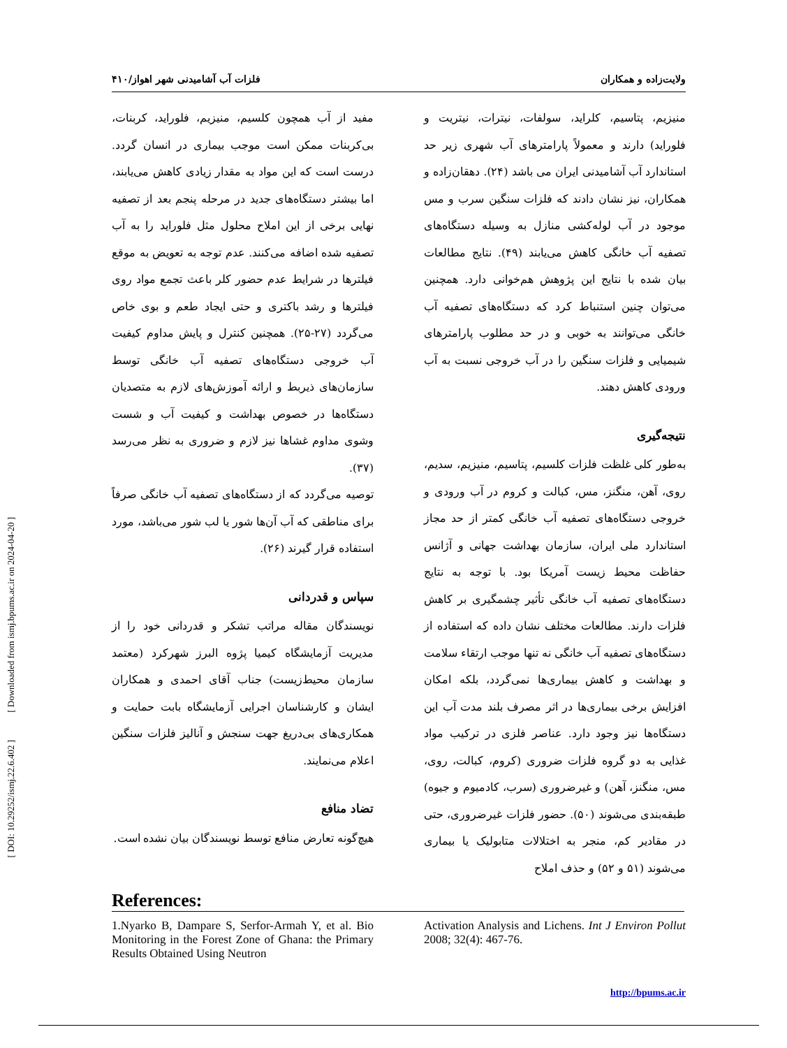[ DOI: 10.29252/ismj.22.6.402 ] [ Downloaded from ismj.bpums.ac.ir on 2024-04-20 ]
ولایت‌زاده و همکاران فلزات آب آشامیدنی شهر اهواز/۴۱۰
منیزیم، پتاسیم، کلراید، سولفات، نیترات، نیتریت و فلوراید) دارند و معمولاً پارامترهای آب شهری زیر حد استاندارد آب آشامیدنی ایران می باشد (۲۴). دهقان‌زاده و همکاران، نیز نشان دادند که فلزات سنگین سرب و مس موجود در آب لوله‌کشی منازل به وسیله دستگاه‌های تصفیه آب خانگی کاهش می‌یابند (۴۹). نتایج مطالعات بیان شده با نتایج این پژوهش هم‌خوانی دارد. همچنین می‌توان چنین استنباط کرد که دستگاه‌های تصفیه آب خانگی می‌توانند به خوبی و در حد مطلوب پارامترهای شیمیایی و فلزات سنگین را در آب خروجی نسبت به آب ورودی کاهش دهند.
نتیجه‌گیری
به‌طور کلی غلظت فلزات کلسیم، پتاسیم، منیزیم، سدیم، روی، آهن، منگنز، مس، کبالت و کروم در آب ورودی و خروجی دستگاه‌های تصفیه آب خانگی کمتر از حد مجاز استاندارد ملی ایران، سازمان بهداشت جهانی و آژانس حفاظت محیط زیست آمریکا بود. با توجه به نتایج دستگاه‌های تصفیه آب خانگی تأثیر چشمگیری بر کاهش فلزات دارند. مطالعات مختلف نشان داده که استفاده از دستگاه‌های تصفیه آب خانگی نه تنها موجب ارتقاء سلامت و بهداشت و کاهش بیماری‌ها نمی‌گردد، بلکه امکان افزایش برخی بیماری‌ها در اثر مصرف بلند مدت آب این دستگاه‌ها نیز وجود دارد. عناصر فلزی در ترکیب مواد غذایی به دو گروه فلزات ضروری (کروم، کبالت، روی، مس، منگنز، آهن) و غیرضروری (سرب، کادمیوم و جیوه) طبقه‌بندی می‌شوند (۵۰). حضور فلزات غیرضروری، حتی در مقادیر کم، منجر به اختلالات متابولیک یا بیماری می‌شوند (۵۱ و ۵۲) و حذف املاح
مفید از آب همچون کلسیم، منیزیم، فلوراید، کربنات، بی‌کربنات ممکن است موجب بیماری در انسان گردد. درست است که این مواد به مقدار زیادی کاهش می‌یابند، اما بیشتر دستگاه‌های جدید در مرحله پنجم بعد از تصفیه نهایی برخی از این املاح محلول مثل فلوراید را به آب تصفیه شده اضافه می‌کنند. عدم توجه به تعویض به موقع فیلترها در شرایط عدم حضور کلر باعث تجمع مواد روی فیلترها و رشد باکتری و حتی ایجاد طعم و بوی خاص می‌گردد (۲۷-۲۵). همچنین کنترل و پایش مداوم کیفیت آب خروجی دستگاه‌های تصفیه آب خانگی توسط سازمان‌های ذیربط و ارائه آموزش‌های لازم به متصدیان دستگاه‌ها در خصوص بهداشت و کیفیت آب و شست وشوی مداوم غشاها نیز لازم و ضروری به نظر می‌رسد (۳۷).
توصیه می‌گردد که از دستگاه‌های تصفیه آب خانگی صرفاً برای مناطقی که آب آن‌ها شور یا لب شور می‌باشد، مورد استفاده قرار گیرند (۲۶).
سپاس و قدردانی
نویسندگان مقاله مراتب تشکر و قدردانی خود را از مدیریت آزمایشگاه کیمیا پژوه البرز شهرکرد (معتمد سازمان محیط‌زیست) جناب آقای احمدی و همکاران ایشان و کارشناسان اجرایی آزمایشگاه بابت حمایت و همکاری‌های بی‌دریغ جهت سنجش و آنالیز فلزات سنگین اعلام می‌نمایند.
تضاد منافع
هیچ‌گونه تعارض منافع توسط نویسندگان بیان نشده است.
References:
1.Nyarko B, Dampare S, Serfor-Armah Y, et al. Bio Monitoring in the Forest Zone of Ghana: the Primary Results Obtained Using Neutron
Activation Analysis and Lichens. Int J Environ Pollut 2008; 32(4): 467-76.
http://bpums.ac.ir